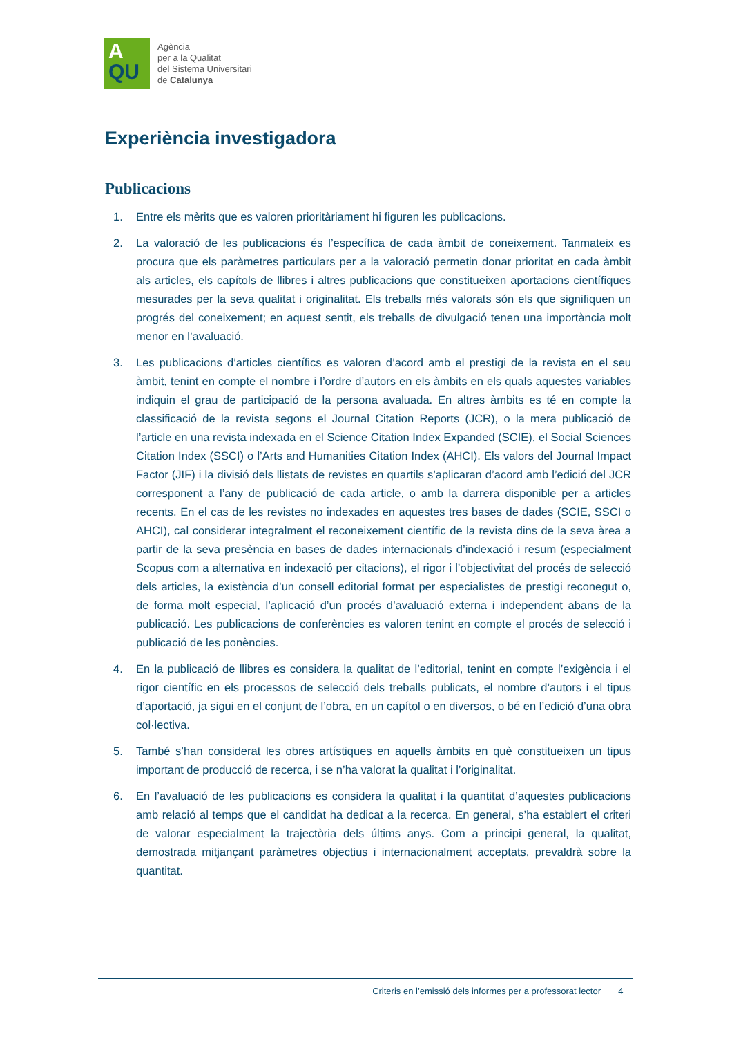A
QU
Agència
per a la Qualitat
del Sistema Universitari
de Catalunya
Experiència investigadora
Publicacions
1. Entre els mèrits que es valoren prioritàriament hi figuren les publicacions.
2. La valoració de les publicacions és l’específica de cada àmbit de coneixement. Tanmateix es procura que els paràmetres particulars per a la valoració permetin donar prioritat en cada àmbit als articles, els capítols de llibres i altres publicacions que constitueixen aportacions científiques mesurades per la seva qualitat i originalitat. Els treballs més valorats són els que signifiquen un progrés del coneixement; en aquest sentit, els treballs de divulgació tenen una importància molt menor en l’avaluació.
3. Les publicacions d’articles científics es valoren d’acord amb el prestigi de la revista en el seu àmbit, tenint en compte el nombre i l’ordre d’autors en els àmbits en els quals aquestes variables indiquin el grau de participació de la persona avaluada. En altres àmbits es té en compte la classificació de la revista segons el Journal Citation Reports (JCR), o la mera publicació de l’article en una revista indexada en el Science Citation Index Expanded (SCIE), el Social Sciences Citation Index (SSCI) o l’Arts and Humanities Citation Index (AHCI). Els valors del Journal Impact Factor (JIF) i la divisió dels llistats de revistes en quartils s’aplicaran d’acord amb l’edició del JCR corresponent a l’any de publicació de cada article, o amb la darrera disponible per a articles recents. En el cas de les revistes no indexades en aquestes tres bases de dades (SCIE, SSCI o AHCI), cal considerar integralment el reconeixement científic de la revista dins de la seva àrea a partir de la seva presència en bases de dades internacionals d’indexació i resum (especialment Scopus com a alternativa en indexació per citacions), el rigor i l’objectivitat del procés de selecció dels articles, la existència d’un consell editorial format per especialistes de prestigi reconegut o, de forma molt especial, l’aplicació d’un procés d’avaluació externa i independent abans de la publicació. Les publicacions de conferències es valoren tenint en compte el procés de selecció i publicació de les ponències.
4. En la publicació de llibres es considera la qualitat de l’editorial, tenint en compte l’exigència i el rigor científic en els processos de selecció dels treballs publicats, el nombre d’autors i el tipus d’aportació, ja sigui en el conjunt de l’obra, en un capítol o en diversos, o bé en l’edició d’una obra col·lectiva.
5. També s’han considerat les obres artístiques en aquells àmbits en què constitueixen un tipus important de producció de recerca, i se n’ha valorat la qualitat i l’originalitat.
6. En l’avaluació de les publicacions es considera la qualitat i la quantitat d’aquestes publicacions amb relació al temps que el candidat ha dedicat a la recerca. En general, s’ha establert el criteri de valorar especialment la trajectòria dels últims anys. Com a principi general, la qualitat, demostrada mitjançant paràmetres objectius i internacionalment acceptats, prevaldrà sobre la quantitat.
Criteris en l’emissió dels informes per a professorat lector 4